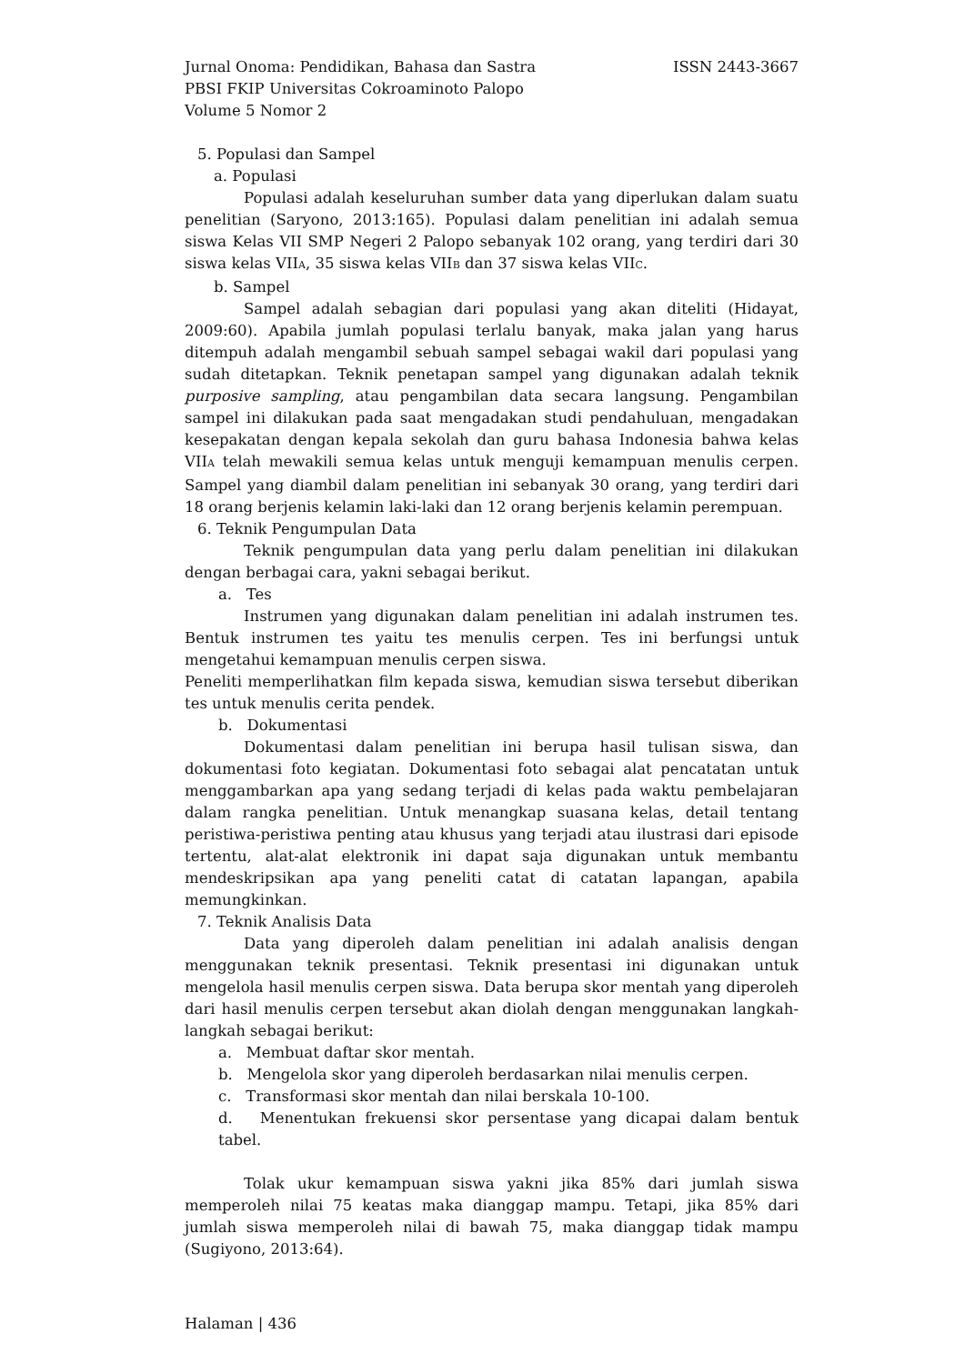Jurnal Onoma: Pendidikan, Bahasa dan Sastra ISSN 2443-3667
PBSI FKIP Universitas Cokroaminoto Palopo
Volume 5 Nomor 2
5. Populasi dan Sampel
a. Populasi
Populasi adalah keseluruhan sumber data yang diperlukan dalam suatu penelitian (Saryono, 2013:165). Populasi dalam penelitian ini adalah semua siswa Kelas VII SMP Negeri 2 Palopo sebanyak 102 orang, yang terdiri dari 30 siswa kelas VIIA, 35 siswa kelas VIIB dan 37 siswa kelas VIIC.
b. Sampel
Sampel adalah sebagian dari populasi yang akan diteliti (Hidayat, 2009:60). Apabila jumlah populasi terlalu banyak, maka jalan yang harus ditempuh adalah mengambil sebuah sampel sebagai wakil dari populasi yang sudah ditetapkan. Teknik penetapan sampel yang digunakan adalah teknik purposive sampling, atau pengambilan data secara langsung. Pengambilan sampel ini dilakukan pada saat mengadakan studi pendahuluan, mengadakan kesepakatan dengan kepala sekolah dan guru bahasa Indonesia bahwa kelas VIIA telah mewakili semua kelas untuk menguji kemampuan menulis cerpen. Sampel yang diambil dalam penelitian ini sebanyak 30 orang, yang terdiri dari 18 orang berjenis kelamin laki-laki dan 12 orang berjenis kelamin perempuan.
6. Teknik Pengumpulan Data
Teknik pengumpulan data yang perlu dalam penelitian ini dilakukan dengan berbagai cara, yakni sebagai berikut.
a. Tes
Instrumen yang digunakan dalam penelitian ini adalah instrumen tes. Bentuk instrumen tes yaitu tes menulis cerpen. Tes ini berfungsi untuk mengetahui kemampuan menulis cerpen siswa.
Peneliti memperlihatkan film kepada siswa, kemudian siswa tersebut diberikan tes untuk menulis cerita pendek.
b. Dokumentasi
Dokumentasi dalam penelitian ini berupa hasil tulisan siswa, dan dokumentasi foto kegiatan. Dokumentasi foto sebagai alat pencatatan untuk menggambarkan apa yang sedang terjadi di kelas pada waktu pembelajaran dalam rangka penelitian. Untuk menangkap suasana kelas, detail tentang peristiwa-peristiwa penting atau khusus yang terjadi atau ilustrasi dari episode tertentu, alat-alat elektronik ini dapat saja digunakan untuk membantu mendeskripsikan apa yang peneliti catat di catatan lapangan, apabila memungkinkan.
7. Teknik Analisis Data
Data yang diperoleh dalam penelitian ini adalah analisis dengan menggunakan teknik presentasi. Teknik presentasi ini digunakan untuk mengelola hasil menulis cerpen siswa. Data berupa skor mentah yang diperoleh dari hasil menulis cerpen tersebut akan diolah dengan menggunakan langkah-langkah sebagai berikut:
a. Membuat daftar skor mentah.
b. Mengelola skor yang diperoleh berdasarkan nilai menulis cerpen.
c. Transformasi skor mentah dan nilai berskala 10-100.
d. Menentukan frekuensi skor persentase yang dicapai dalam bentuk tabel.
Tolak ukur kemampuan siswa yakni jika 85% dari jumlah siswa memperoleh nilai 75 keatas maka dianggap mampu. Tetapi, jika 85% dari jumlah siswa memperoleh nilai di bawah 75, maka dianggap tidak mampu (Sugiyono, 2013:64).
Halaman | 436